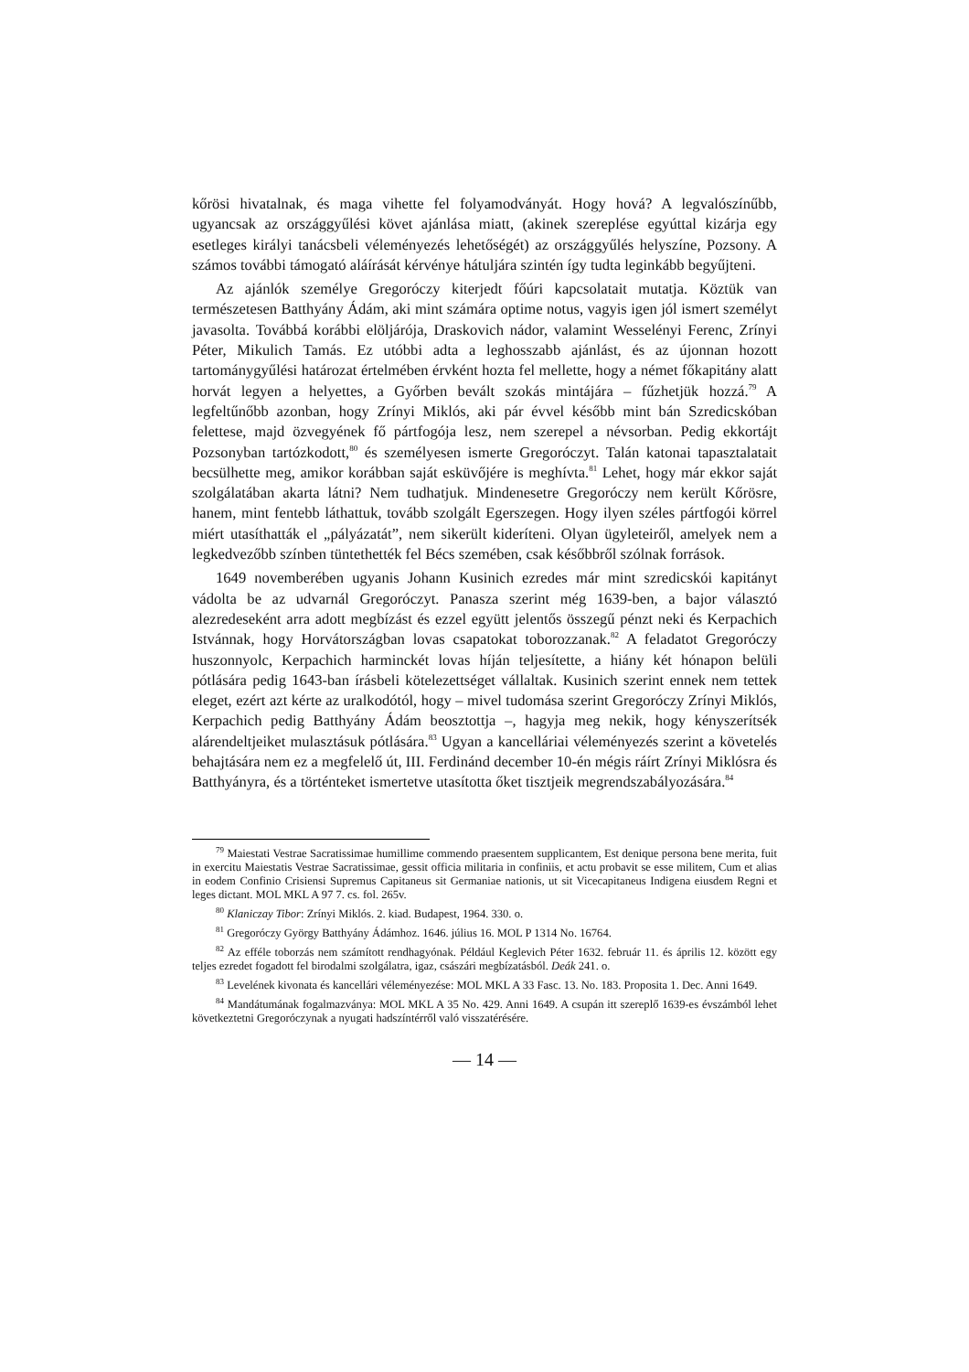kőrösi hivatalnak, és maga vihette fel folyamodványát. Hogy hová? A legvalószínűbb, ugyancsak az országgyűlési követ ajánlása miatt, (akinek szereplése egyúttal kizárja egy esetleges királyi tanácsbeli véleményezés lehetőségét) az országgyűlés helyszíne, Pozsony. A számos további támogató aláírását kérvénye hátuljára szintén így tudta leginkább begyűjteni.
Az ajánlók személye Gregoróczy kiterjedt főúri kapcsolatait mutatja. Köztük van természetesen Batthyány Ádám, aki mint számára optime notus, vagyis igen jól ismert személyt javasolta. Továbbá korábbi elöljárója, Draskovich nádor, valamint Wesselényi Ferenc, Zrínyi Péter, Mikulich Tamás. Ez utóbbi adta a leghosszabb ajánlást, és az újonnan hozott tartománygyűlési határozat értelmében érvként hozta fel mellette, hogy a német főkapitány alatt horvát legyen a helyettes, a Győrben bevált szokás mintájára – fűzhetjük hozzá.<sup>79</sup> A legfeltűnőbb azonban, hogy Zrínyi Miklós, aki pár évvel később mint bán Szredicskóban felettese, majd özvegyének fő pártfogója lesz, nem szerepel a névsorban. Pedig ekkortájt Pozsonyban tartózkodott,<sup>80</sup> és személyesen ismerte Gregoróczyt. Talán katonai tapasztalatait becsülhette meg, amikor korábban saját esküvőjére is meghívta.<sup>81</sup> Lehet, hogy már ekkor saját szolgálatában akarta látni? Nem tudhatjuk. Mindenesetre Gregoróczy nem került Kőrösre, hanem, mint fentebb láthattuk, tovább szolgált Egerszegen. Hogy ilyen széles pártfogói körrel miért utasíthatták el „pályázatát”, nem sikerült kideríteni. Olyan ügyleteiről, amelyek nem a legkedvezőbb színben tüntethették fel Bécs szemében, csak későbbről szólnak források.
1649 novemberében ugyanis Johann Kusinich ezredes már mint szredicskói kapitányt vádolta be az udvarnál Gregoróczyt. Panasza szerint még 1639-ben, a bajor választó alezredeseként arra adott megbízást és ezzel együtt jelentős összegű pénzt neki és Kerpachich Istvánnak, hogy Horvátországban lovas csapatokat toborozzanak.<sup>82</sup> A feladatot Gregoróczy huszonnyolc, Kerpachich harminckét lovas híján teljesítette, a hiány két hónapon belüli pótlására pedig 1643-ban írásbeli kötelezettséget vállaltak. Kusinich szerint ennek nem tettek eleget, ezért azt kérte az uralkodótól, hogy – mivel tudomása szerint Gregoróczy Zrínyi Miklós, Kerpachich pedig Batthyány Ádám beosztottja –, hagyja meg nekik, hogy kényszerítsék alárendeltjeiket mulasztásuk pótlására.<sup>83</sup> Ugyan a kancelláriai véleményezés szerint a követelés behajtására nem ez a megfelelő út, III. Ferdinánd december 10-én mégis ráírt Zrínyi Miklósra és Batthyányra, és a történteket ismertetve utasította őket tisztjeik megrendszabályozására.<sup>84</sup>
<sup>79</sup> Maiestati Vestrae Sacratissimae humillime commendo praesentem supplicantem, Est denique persona bene merita, fuit in exercitu Maiestatis Vestrae Sacratissimae, gessit officia militaria in confiniis, et actu probavit se esse militem, Cum et alias in eodem Confinio Crisiensi Supremus Capitaneus sit Germaniae nationis, ut sit Vicecapitaneus Indigena eiusdem Regni et leges dictant. MOL MKL A 97 7. cs. fol. 265v.
<sup>80</sup> Klaniczay Tibor: Zrínyi Miklós. 2. kiad. Budapest, 1964. 330. o.
<sup>81</sup> Gregoróczy György Batthyány Ádámhoz. 1646. július 16. MOL P 1314 No. 16764.
<sup>82</sup> Az efféle toborzás nem számított rendhagyónak. Például Keglevich Péter 1632. február 11. és április 12. között egy teljes ezredet fogadott fel birodalmi szolgálatra, igaz, császári megbízatásból. Deák 241. o.
<sup>83</sup> Levelének kivonata és kancellári véleményezése: MOL MKL A 33 Fasc. 13. No. 183. Proposita 1. Dec. Anni 1649.
<sup>84</sup> Mandátumának fogalmazványa: MOL MKL A 35 No. 429. Anni 1649. A csupán itt szereplő 1639-es évszámból lehet következtetni Gregoróczynak a nyugati hadszíntérről való visszatérésére.
— 14 —